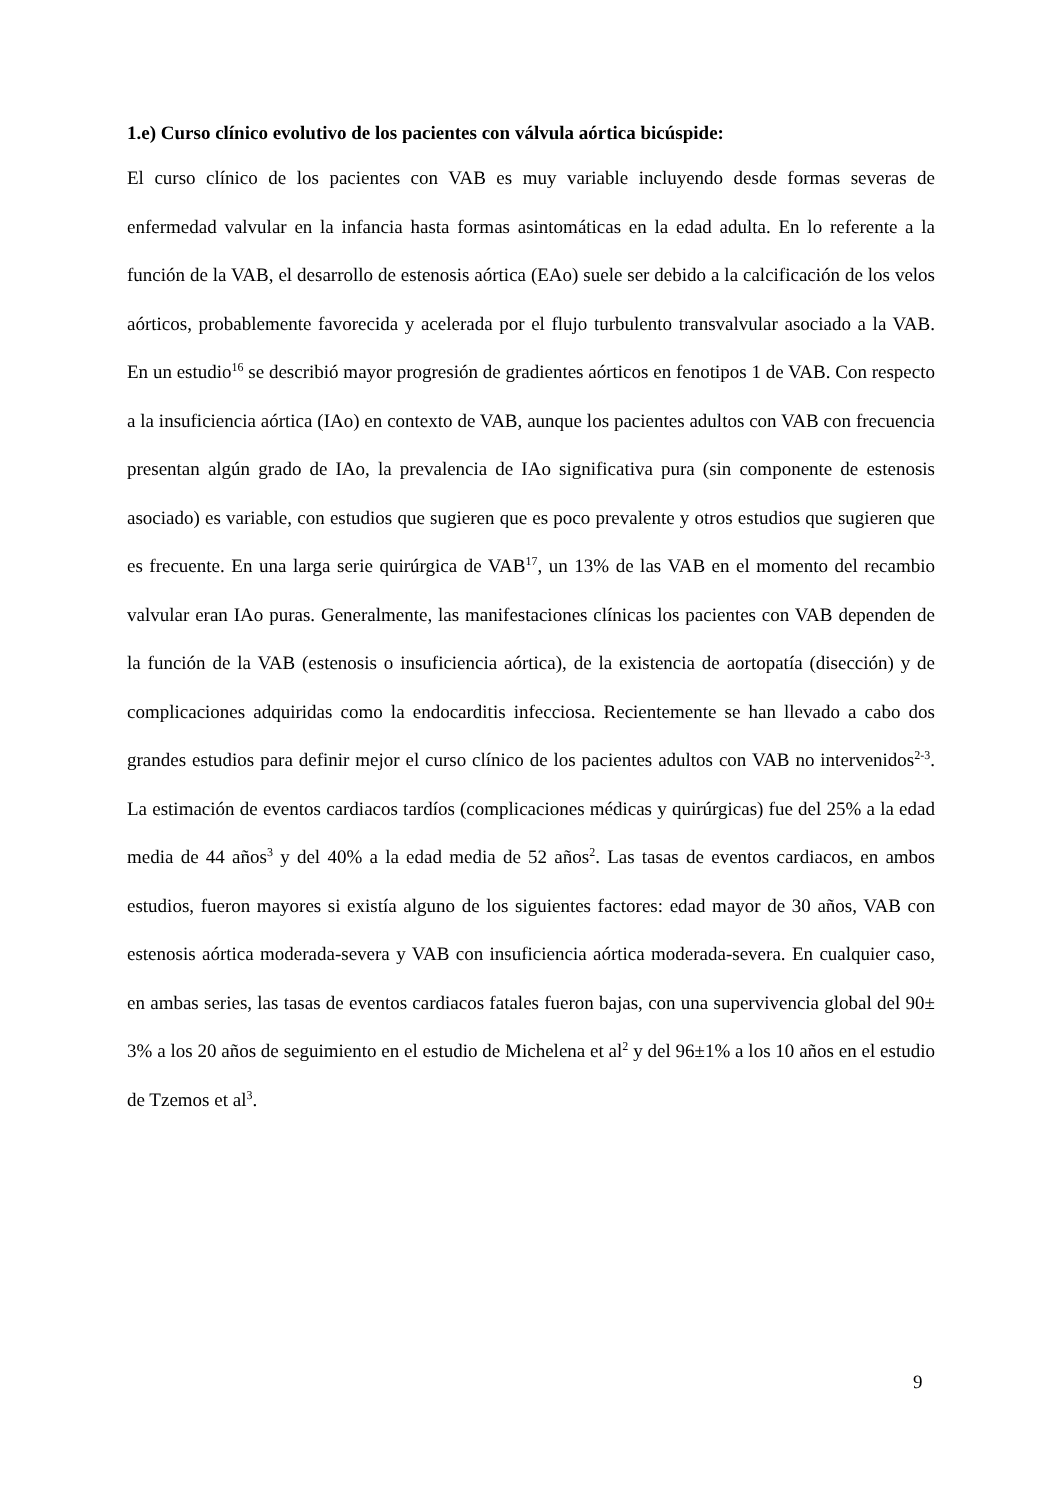1.e) Curso clínico evolutivo de los pacientes con válvula aórtica bicúspide:
El curso clínico de los pacientes con VAB es muy variable incluyendo desde formas severas de enfermedad valvular en la infancia hasta formas asintomáticas en la edad adulta. En lo referente a la función de la VAB, el desarrollo de estenosis aórtica (EAo) suele ser debido a la calcificación de los velos aórticos, probablemente favorecida y acelerada por el flujo turbulento transvalvular asociado a la VAB. En un estudio<sup>16</sup> se describió mayor progresión de gradientes aórticos en fenotipos 1 de VAB. Con respecto a la insuficiencia aórtica (IAo) en contexto de VAB, aunque los pacientes adultos con VAB con frecuencia presentan algún grado de IAo, la prevalencia de IAo significativa pura (sin componente de estenosis asociado) es variable, con estudios que sugieren que es poco prevalente y otros estudios que sugieren que es frecuente. En una larga serie quirúrgica de VAB<sup>17</sup>, un 13% de las VAB en el momento del recambio valvular eran IAo puras. Generalmente, las manifestaciones clínicas los pacientes con VAB dependen de la función de la VAB (estenosis o insuficiencia aórtica), de la existencia de aortopatía (disección) y de complicaciones adquiridas como la endocarditis infecciosa. Recientemente se han llevado a cabo dos grandes estudios para definir mejor el curso clínico de los pacientes adultos con VAB no intervenidos<sup>2-3</sup>. La estimación de eventos cardiacos tardíos (complicaciones médicas y quirúrgicas) fue del 25% a la edad media de 44 años<sup>3</sup> y del 40% a la edad media de 52 años<sup>2</sup>. Las tasas de eventos cardiacos, en ambos estudios, fueron mayores si existía alguno de los siguientes factores: edad mayor de 30 años, VAB con estenosis aórtica moderada-severa y VAB con insuficiencia aórtica moderada-severa. En cualquier caso, en ambas series, las tasas de eventos cardiacos fatales fueron bajas, con una supervivencia global del 90± 3% a los 20 años de seguimiento en el estudio de Michelena et al<sup>2</sup> y del 96±1% a los 10 años en el estudio de Tzemos et al<sup>3</sup>.
9